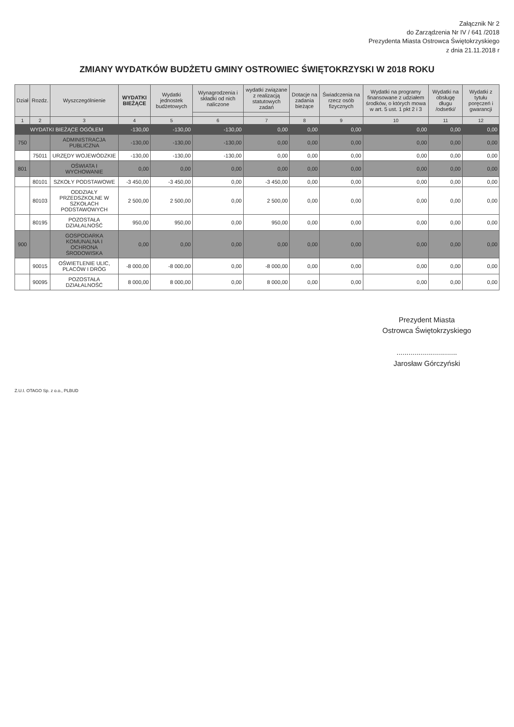Załącznik Nr 2
do Zarządzenia Nr IV / 641 /2018
Prezydenta Miasta Ostrowca Świętokrzyskiego
z dnia 21.11.2018 r
ZMIANY WYDATKÓW BUDŻETU GMINY OSTROWIEC ŚWIĘTOKRZYSKI W 2018 ROKU
| Dział | Rozdz. | Wyszczególnienie | WYDATKI BIEŻĄCE | Wydatki jednostek budżetowych | Wynagrodzenia i składki od nich naliczone | wydatki związane z realizacją statutowych zadań | Dotacje na zadania bieżące | Świadczenia na rzecz osób fizycznych | Wydatki na programy finansowane z udziałem środków, o których mowa w art. 5 ust. 1 pkt 2 i 3 | Wydatki na obsługę długu /odsetki/ | Wydatki z tytułu poręczeń i gwarancji |
| --- | --- | --- | --- | --- | --- | --- | --- | --- | --- | --- | --- |
| 1 | 2 | 3 | 4 | 5 | 6 | 7 | 8 | 9 | 10 | 11 | 12 |
| WYDATKI BIEŻĄCE OGÓŁEM | | | -130,00 | -130,00 | -130,00 | 0,00 | 0,00 | 0,00 | 0,00 | 0,00 | 0,00 |
| 750 | | ADMINISTRACJA PUBLICZNA | -130,00 | -130,00 | -130,00 | 0,00 | 0,00 | 0,00 | 0,00 | 0,00 | 0,00 |
| | 75011 | URZĘDY WOJEWÓDZKIE | -130,00 | -130,00 | -130,00 | 0,00 | 0,00 | 0,00 | 0,00 | 0,00 | 0,00 |
| 801 | | OŚWIATA I WYCHOWANIE | 0,00 | 0,00 | 0,00 | 0,00 | 0,00 | 0,00 | 0,00 | 0,00 | 0,00 |
| | 80101 | SZKOŁY PODSTAWOWE | -3 450,00 | -3 450,00 | 0,00 | -3 450,00 | 0,00 | 0,00 | 0,00 | 0,00 | 0,00 |
| | 80103 | ODDZIAŁY PRZEDSZKOLNE W SZKOŁACH PODSTAWOWYCH | 2 500,00 | 2 500,00 | 0,00 | 2 500,00 | 0,00 | 0,00 | 0,00 | 0,00 | 0,00 |
| | 80195 | POZOSTAŁA DZIAŁALNOŚĆ | 950,00 | 950,00 | 0,00 | 950,00 | 0,00 | 0,00 | 0,00 | 0,00 | 0,00 |
| 900 | | GOSPODARKA KOMUNALNA I OCHRONA ŚRODOWISKA | 0,00 | 0,00 | 0,00 | 0,00 | 0,00 | 0,00 | 0,00 | 0,00 | 0,00 |
| | 90015 | OŚWIETLENIE ULIC, PLACÓW I DRÓG | -8 000,00 | -8 000,00 | 0,00 | -8 000,00 | 0,00 | 0,00 | 0,00 | 0,00 | 0,00 |
| | 90095 | POZOSTAŁA DZIAŁALNOŚĆ | 8 000,00 | 8 000,00 | 0,00 | 8 000,00 | 0,00 | 0,00 | 0,00 | 0,00 | 0,00 |
Prezydent Miasta
Ostrowca Świętokrzyskiego
..............................
Jarosław Górczyński
Z.U.I. OTAGO Sp. z o.o., PLBUD